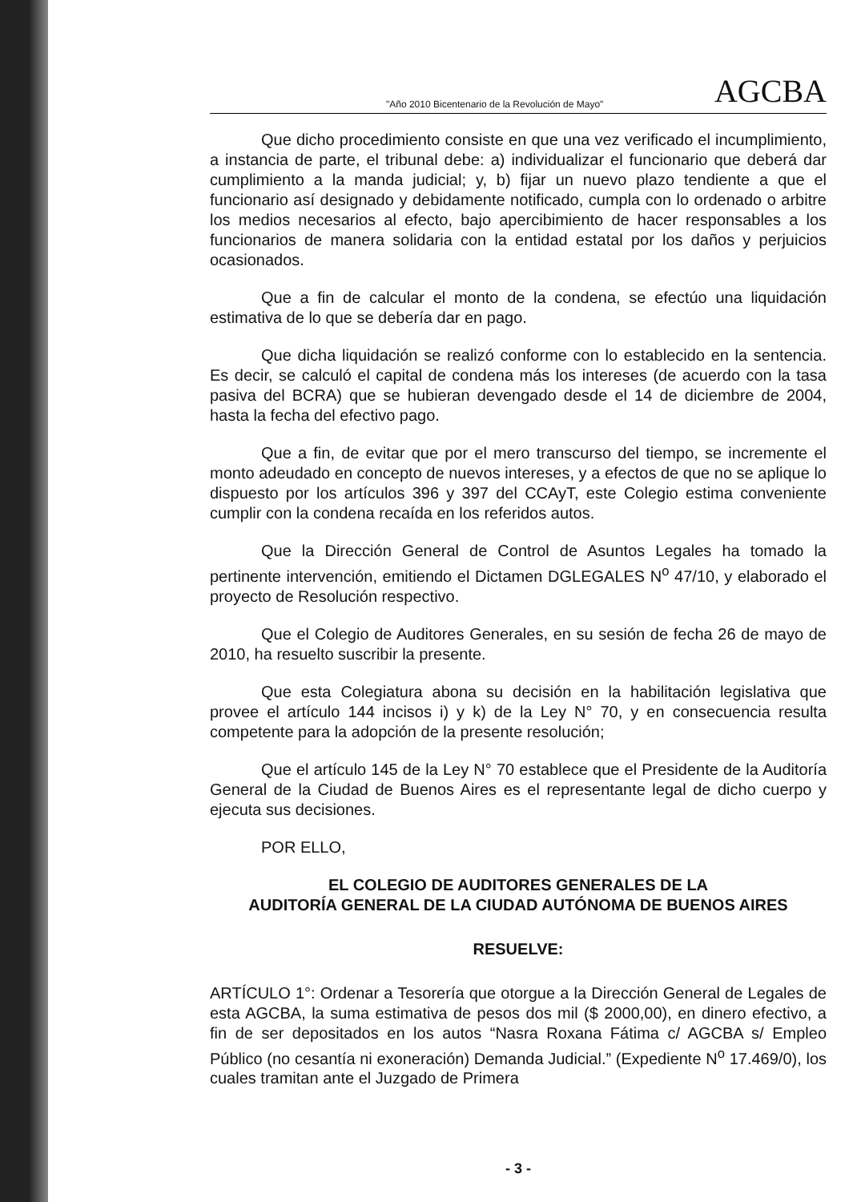"Año 2010 Bicentenario de la Revolución de Mayo" AGCBA
Que dicho procedimiento consiste en que una vez verificado el incumplimiento, a instancia de parte, el tribunal debe: a) individualizar el funcionario que deberá dar cumplimiento a la manda judicial; y, b) fijar un nuevo plazo tendiente a que el funcionario así designado y debidamente notificado, cumpla con lo ordenado o arbitre los medios necesarios al efecto, bajo apercibimiento de hacer responsables a los funcionarios de manera solidaria con la entidad estatal por los daños y perjuicios ocasionados.
Que a fin de calcular el monto de la condena, se efectúo una liquidación estimativa de lo que se debería dar en pago.
Que dicha liquidación se realizó conforme con lo establecido en la sentencia. Es decir, se calculó el capital de condena más los intereses (de acuerdo con la tasa pasiva del BCRA) que se hubieran devengado desde el 14 de diciembre de 2004, hasta la fecha del efectivo pago.
Que a fin, de evitar que por el mero transcurso del tiempo, se incremente el monto adeudado en concepto de nuevos intereses, y a efectos de que no se aplique lo dispuesto por los artículos 396 y 397 del CCAyT, este Colegio estima conveniente cumplir con la condena recaída en los referidos autos.
Que la Dirección General de Control de Asuntos Legales ha tomado la pertinente intervención, emitiendo el Dictamen DGLEGALES N<sup>o</sup> 47/10, y elaborado el proyecto de Resolución respectivo.
Que el Colegio de Auditores Generales, en su sesión de fecha 26 de mayo de 2010, ha resuelto suscribir la presente.
Que esta Colegiatura abona su decisión en la habilitación legislativa que provee el artículo 144 incisos i) y k) de la Ley N° 70, y en consecuencia resulta competente para la adopción de la presente resolución;
Que el artículo 145 de la Ley N° 70 establece que el Presidente de la Auditoría General de la Ciudad de Buenos Aires es el representante legal de dicho cuerpo y ejecuta sus decisiones.
POR ELLO,
EL COLEGIO DE AUDITORES GENERALES DE LA
AUDITORÍA GENERAL DE LA CIUDAD AUTÓNOMA DE BUENOS AIRES
RESUELVE:
ARTÍCULO 1°: Ordenar a Tesorería que otorgue a la Dirección General de Legales de esta AGCBA, la suma estimativa de pesos dos mil ($ 2000,00), en dinero efectivo, a fin de ser depositados en los autos “Nasra Roxana Fátima c/ AGCBA s/ Empleo Público (no cesantía ni exoneración) Demanda Judicial.” (Expediente N<sup>o</sup> 17.469/0), los cuales tramitan ante el Juzgado de Primera
- 3 -